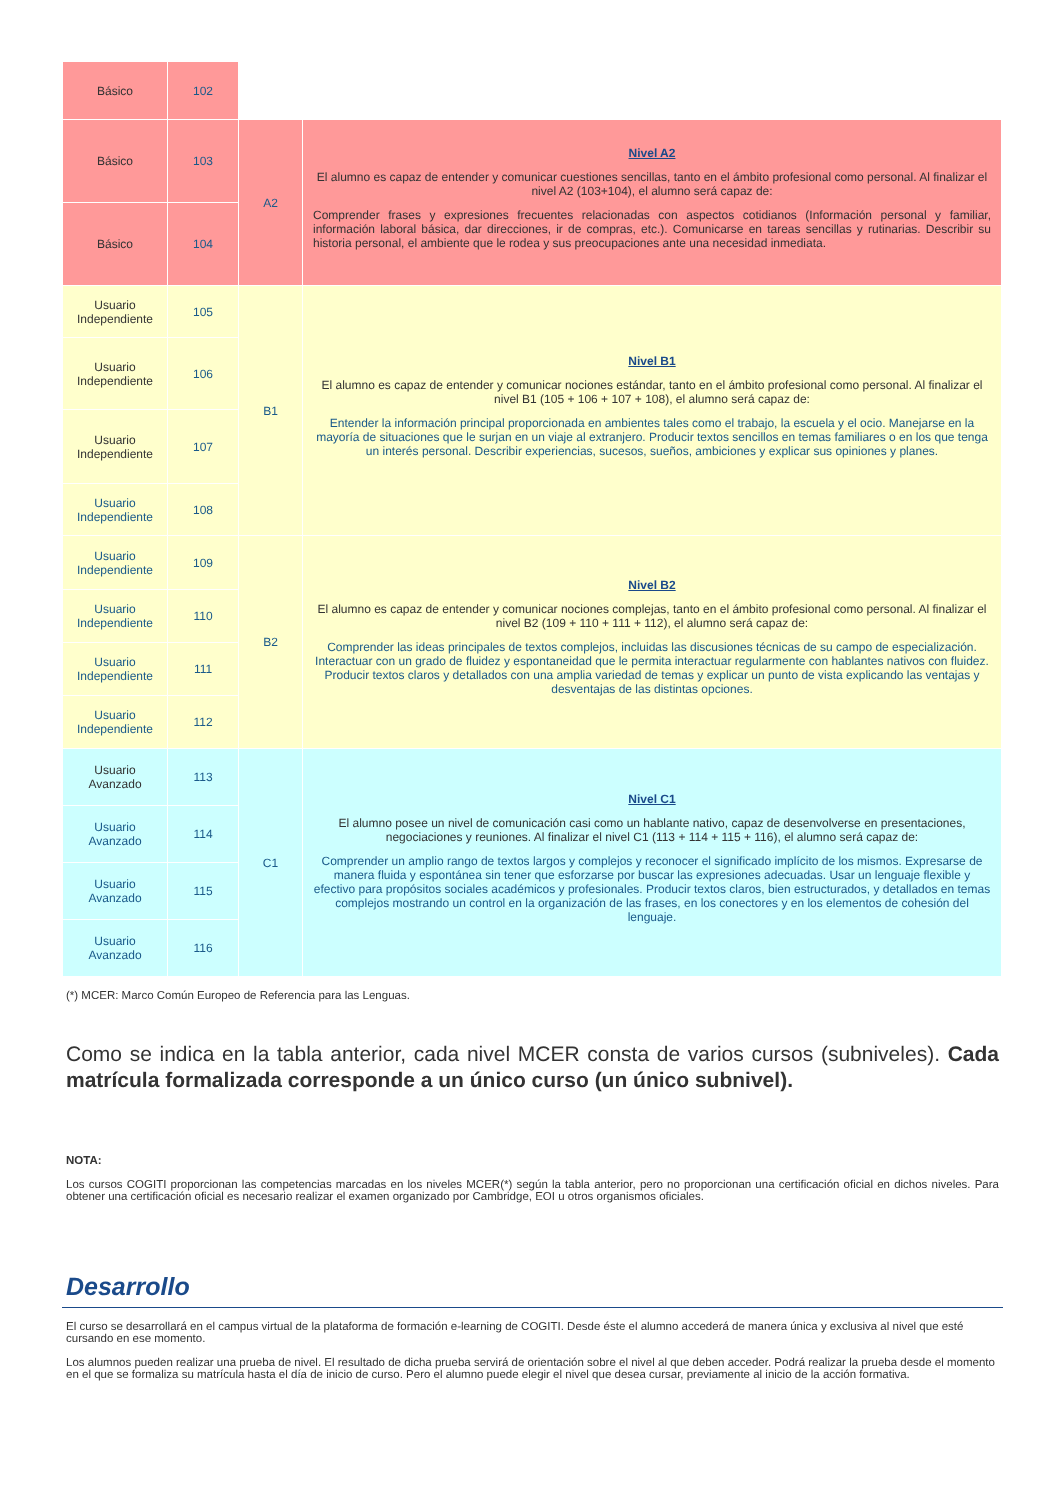| Básico | 102 | | |
| Básico | 103 | A2 | Nivel A2 El alumno es capaz de entender y comunicar cuestiones sencillas, tanto en el ámbito profesional como personal. Al finalizar el nivel A2 (103+104), el alumno será capaz de: Comprender frases y expresiones frecuentes relacionadas con aspectos cotidianos (Información personal y familiar, información laboral básica, dar direcciones, ir de compras, etc.). Comunicarse en tareas sencillas y rutinarias. Describir su historia personal, el ambiente que le rodea y sus preocupaciones ante una necesidad inmediata. |
| Básico | 104 | | |
| Usuario Independiente | 105 | B1 | Nivel B1 El alumno es capaz de entender y comunicar nociones estándar, tanto en el ámbito profesional como personal. Al finalizar el nivel B1 (105 + 106 + 107 + 108), el alumno será capaz de: Entender la información principal proporcionada en ambientes tales como el trabajo, la escuela y el ocio. Manejarse en la mayoría de situaciones que le surjan en un viaje al extranjero. Producir textos sencillos en temas familiares o en los que tenga un interés personal. Describir experiencias, sucesos, sueños, ambiciones y explicar sus opiniones y planes. |
| Usuario Independiente | 106 | | |
| Usuario Independiente | 107 | | |
| Usuario Independiente | 108 | | |
| Usuario Independiente | 109 | B2 | Nivel B2 El alumno es capaz de entender y comunicar nociones complejas, tanto en el ámbito profesional como personal. Al finalizar el nivel B2 (109 + 110 + 111 + 112), el alumno será capaz de: Comprender las ideas principales de textos complejos, incluidas las discusiones técnicas de su campo de especialización. Interactuar con un grado de fluidez y espontaneidad que le permita interactuar regularmente con hablantes nativos con fluidez. Producir textos claros y detallados con una amplia variedad de temas y explicar un punto de vista explicando las ventajas y desventajas de las distintas opciones. |
| Usuario Independiente | 110 | | |
| Usuario Independiente | 111 | | |
| Usuario Independiente | 112 | | |
| Usuario Avanzado | 113 | C1 | Nivel C1 El alumno posee un nivel de comunicación casi como un hablante nativo, capaz de desenvolverse en presentaciones, negociaciones y reuniones. Al finalizar el nivel C1 (113 + 114 + 115 + 116), el alumno será capaz de: Comprender un amplio rango de textos largos y complejos y reconocer el significado implícito de los mismos. Expresarse de manera fluida y espontánea sin tener que esforzarse por buscar las expresiones adecuadas. Usar un lenguaje flexible y efectivo para propósitos sociales académicos y profesionales. Producir textos claros, bien estructurados, y detallados en temas complejos mostrando un control en la organización de las frases, en los conectores y en los elementos de cohesión del lenguaje. |
| Usuario Avanzado | 114 | | |
| Usuario Avanzado | 115 | | |
| Usuario Avanzado | 116 | | |
(*) MCER: Marco Común Europeo de Referencia para las Lenguas.
Como se indica en la tabla anterior, cada nivel MCER consta de varios cursos (subniveles). Cada matrícula formalizada corresponde a un único curso (un único subnivel).
NOTA:
Los cursos COGITI proporcionan las competencias marcadas en los niveles MCER(*) según la tabla anterior, pero no proporcionan una certificación oficial en dichos niveles. Para obtener una certificación oficial es necesario realizar el examen organizado por Cambridge, EOI u otros organismos oficiales.
Desarrollo
El curso se desarrollará en el campus virtual de la plataforma de formación e-learning de COGITI. Desde éste el alumno accederá de manera única y exclusiva al nivel que esté cursando en ese momento.
Los alumnos pueden realizar una prueba de nivel. El resultado de dicha prueba servirá de orientación sobre el nivel al que deben acceder. Podrá realizar la prueba desde el momento en el que se formaliza su matrícula hasta el día de inicio de curso. Pero el alumno puede elegir el nivel que desea cursar, previamente al inicio de la acción formativa.